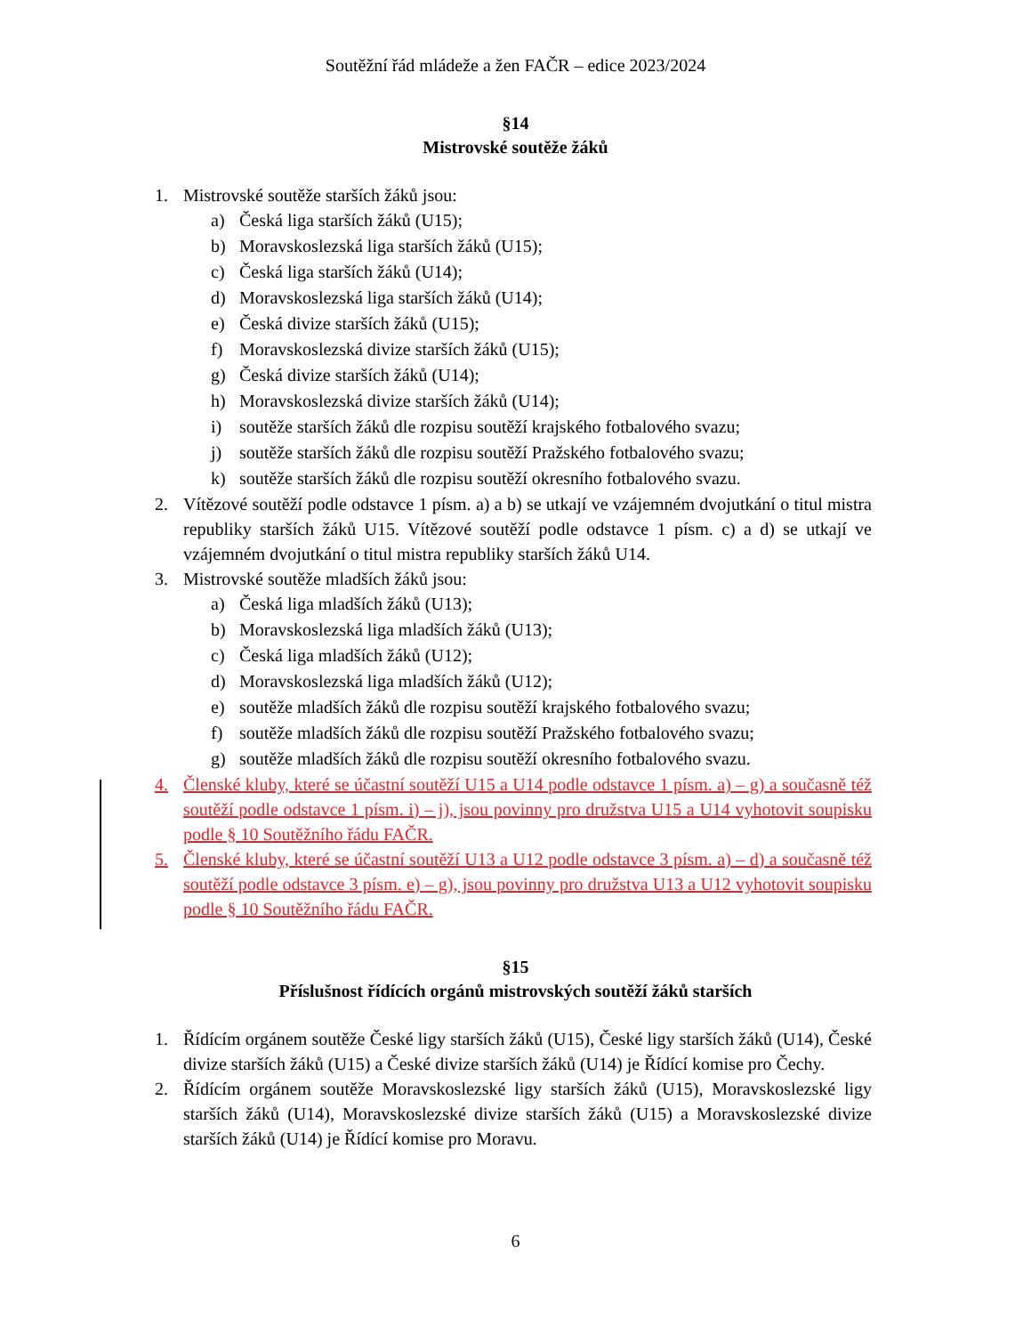Soutěžní řád mládeže a žen FAČR – edice 2023/2024
§14
Mistrovské soutěže žáků
1. Mistrovské soutěže starších žáků jsou:
a) Česká liga starších žáků (U15);
b) Moravskoslezská liga starších žáků (U15);
c) Česká liga starších žáků (U14);
d) Moravskoslezská liga starších žáků (U14);
e) Česká divize starších žáků (U15);
f) Moravskoslezská divize starších žáků (U15);
g) Česká divize starších žáků (U14);
h) Moravskoslezská divize starších žáků (U14);
i) soutěže starších žáků dle rozpisu soutěží krajského fotbalového svazu;
j) soutěže starších žáků dle rozpisu soutěží Pražského fotbalového svazu;
k) soutěže starších žáků dle rozpisu soutěží okresního fotbalového svazu.
2. Vítězové soutěží podle odstavce 1 písm. a) a b) se utkají ve vzájemném dvojutkání o titul mistra republiky starších žáků U15. Vítězové soutěží podle odstavce 1 písm. c) a d) se utkají ve vzájemném dvojutkání o titul mistra republiky starších žáků U14.
3. Mistrovské soutěže mladších žáků jsou:
a) Česká liga mladších žáků (U13);
b) Moravskoslezská liga mladších žáků (U13);
c) Česká liga mladších žáků (U12);
d) Moravskoslezská liga mladších žáků (U12);
e) soutěže mladších žáků dle rozpisu soutěží krajského fotbalového svazu;
f) soutěže mladších žáků dle rozpisu soutěží Pražského fotbalového svazu;
g) soutěže mladších žáků dle rozpisu soutěží okresního fotbalového svazu.
4. Členské kluby, které se účastní soutěží U15 a U14 podle odstavce 1 písm. a) – g) a současně též soutěží podle odstavce 1 písm. i) – j), jsou povinny pro družstva U15 a U14 vyhotovit soupisku podle § 10 Soutěžního řádu FAČR.
5. Členské kluby, které se účastní soutěží U13 a U12 podle odstavce 3 písm. a) – d) a současně též soutěží podle odstavce 3 písm. e) – g), jsou povinny pro družstva U13 a U12 vyhotovit soupisku podle § 10 Soutěžního řádu FAČR.
§15
Příslušnost řídících orgánů mistrovských soutěží žáků starších
1. Řídícím orgánem soutěže České ligy starších žáků (U15), České ligy starších žáků (U14), České divize starších žáků (U15) a České divize starších žáků (U14) je Řídící komise pro Čechy.
2. Řídícím orgánem soutěže Moravskoslezské ligy starších žáků (U15), Moravskoslezské ligy starších žáků (U14), Moravskoslezské divize starších žáků (U15) a Moravskoslezské divize starších žáků (U14) je Řídící komise pro Moravu.
6